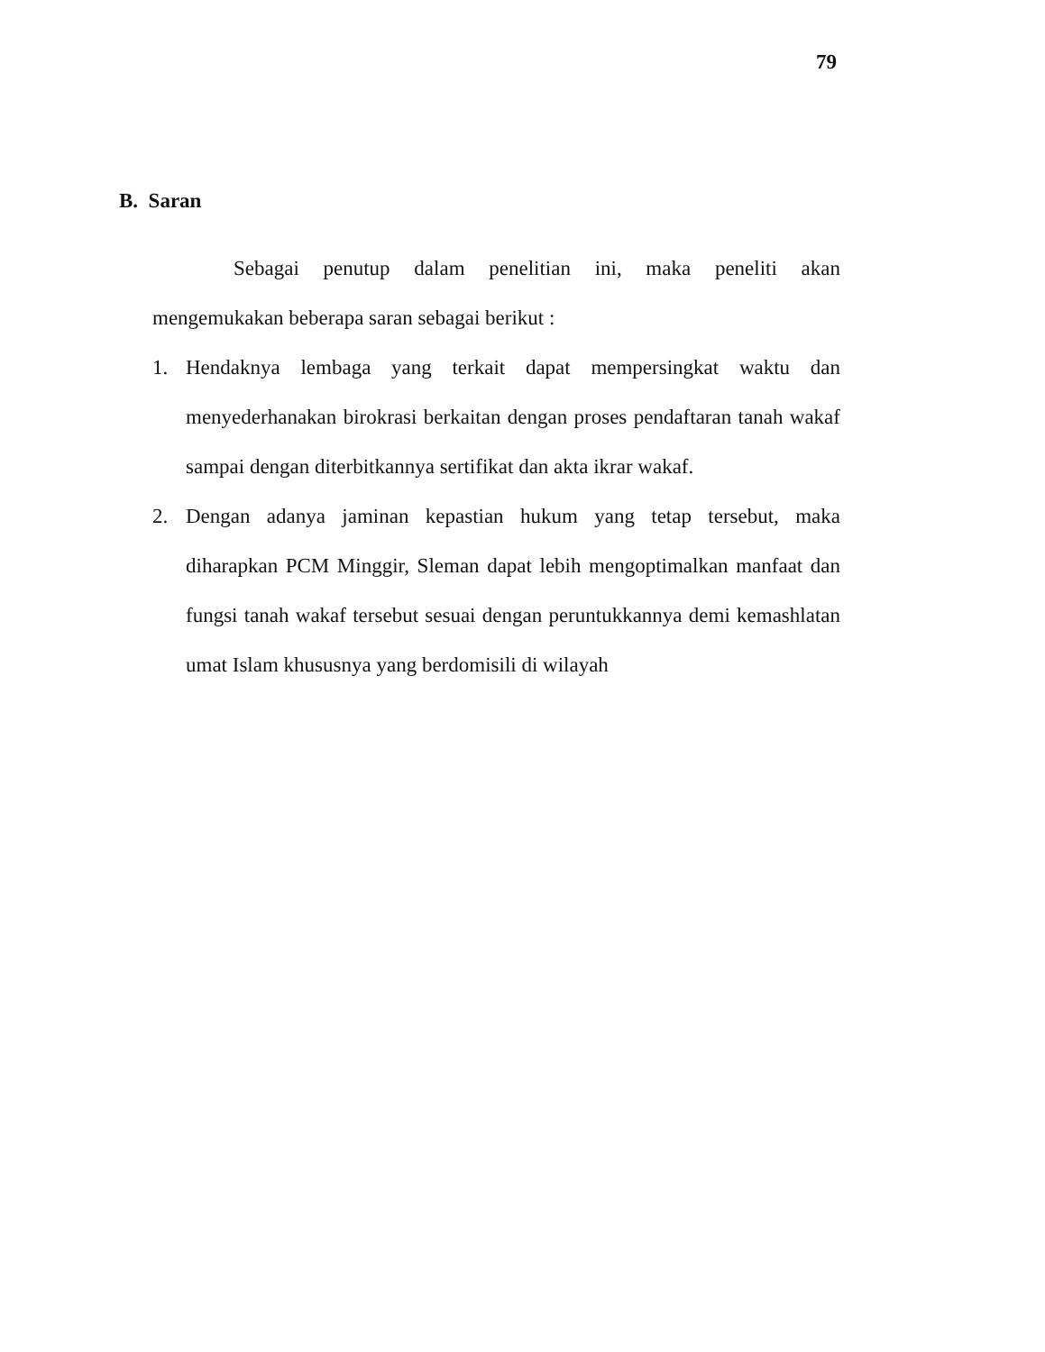79
B. Saran
Sebagai penutup dalam penelitian ini, maka peneliti akan mengemukakan beberapa saran sebagai berikut :
1. Hendaknya lembaga yang terkait dapat mempersingkat waktu dan menyederhanakan birokrasi berkaitan dengan proses pendaftaran tanah wakaf sampai dengan diterbitkannya sertifikat dan akta ikrar wakaf.
2. Dengan adanya jaminan kepastian hukum yang tetap tersebut, maka diharapkan PCM Minggir, Sleman dapat lebih mengoptimalkan manfaat dan fungsi tanah wakaf tersebut sesuai dengan peruntukkannya demi kemashlatan umat Islam khususnya yang berdomisili di wilayah